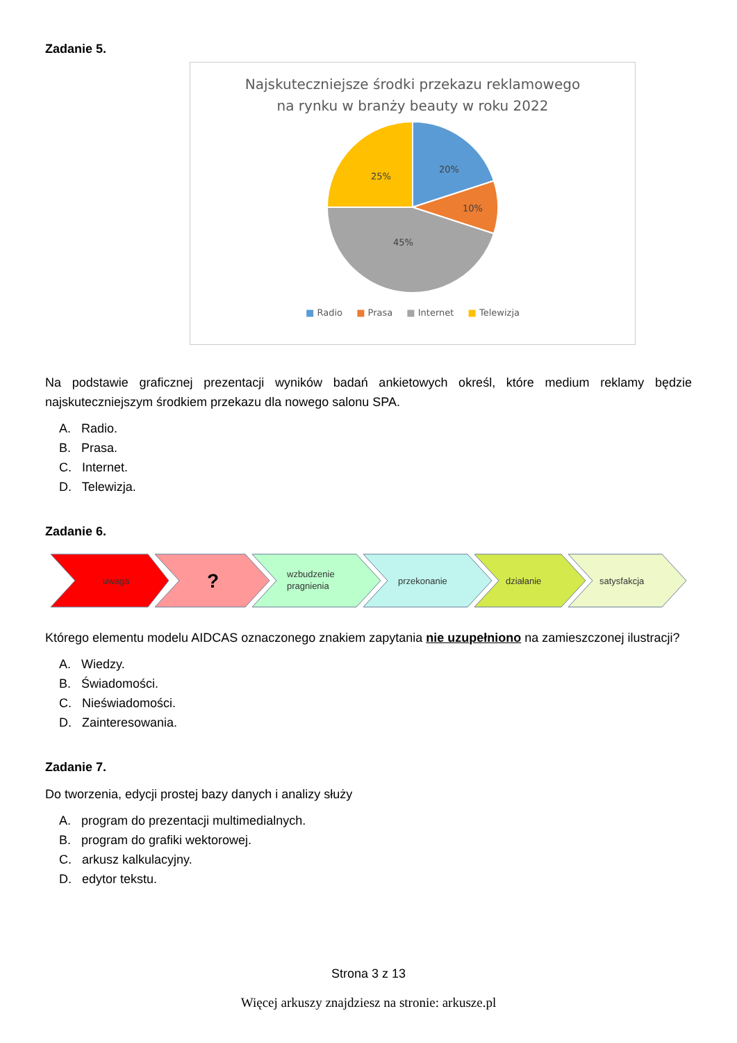Zadanie 5.
Najskuteczniejsze środki przekazu reklamowego
na rynku w branży beauty w roku 2022
20%
10%
45%
25%
■ Radio ■ Prasa ■ Internet ■ Telewizja
Na podstawie graficznej prezentacji wyników badań ankietowych określ, które medium reklamy będzie najskuteczniejszym środkiem przekazu dla nowego salonu SPA.
A. Radio.
B. Prasa.
C. Internet.
D. Telewizja.
Zadanie 6.
uwaga
?
wzbudzenie
pragnienia
przekonanie
działanie
satysfakcja
Którego elementu modelu AIDCAS oznaczonego znakiem zapytania nie uzupełniono na zamieszczonej ilustracji?
A. Wiedzy.
B. Świadomości.
C. Nieświadomości.
D. Zainteresowania.
Zadanie 7.
Do tworzenia, edycji prostej bazy danych i analizy służy
A. program do prezentacji multimedialnych.
B. program do grafiki wektorowej.
C. arkusz kalkulacyjny.
D. edytor tekstu.
Strona 3 z 13
Więcej arkuszy znajdziesz na stronie: arkusze.pl